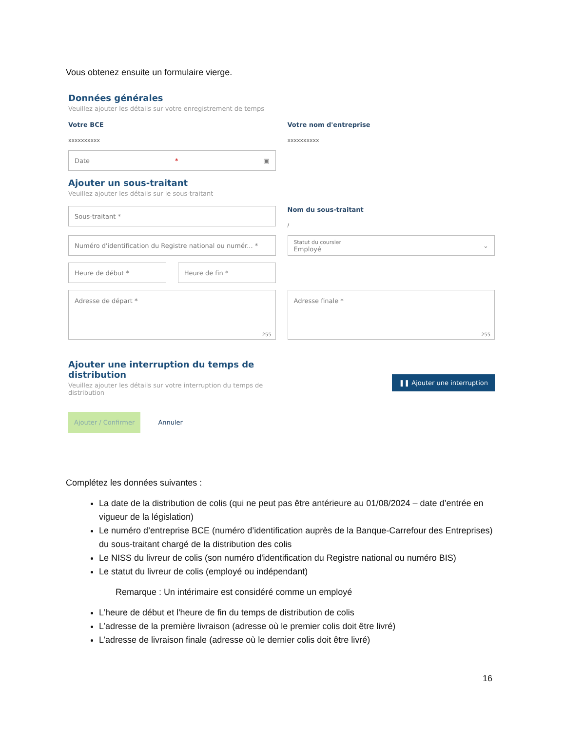Vous obtenez ensuite un formulaire vierge.
Données générales
Veuillez ajouter les détails sur votre enregistrement de temps
Votre BCE
xxxxxxxxxx
Votre nom d'entreprise
xxxxxxxxxx
Date * ▣
Ajouter un sous-traitant
Veuillez ajouter les détails sur le sous-traitant
Sous-traitant *
Nom du sous-traitant
/
Numéro d'identification du Registre national ou numér... *
Statut du coursier
Employé ⌄
Heure de début * Heure de fin *
Adresse de départ *
255
Adresse finale *
255
Ajouter une interruption du temps de distribution
Veuillez ajouter les détails sur votre interruption du temps de distribution
❚❚ Ajouter une interruption
Ajouter / Confirmer Annuler
Complétez les données suivantes :
La date de la distribution de colis (qui ne peut pas être antérieure au 01/08/2024 – date d’entrée en vigueur de la législation)
Le numéro d’entreprise BCE (numéro d’identification auprès de la Banque-Carrefour des Entreprises) du sous-traitant chargé de la distribution des colis
Le NISS du livreur de colis (son numéro d'identification du Registre national ou numéro BIS)
Le statut du livreur de colis (employé ou indépendant)
Remarque : Un intérimaire est considéré comme un employé
L’heure de début et l'heure de fin du temps de distribution de colis
L’adresse de la première livraison (adresse où le premier colis doit être livré)
L’adresse de livraison finale (adresse où le dernier colis doit être livré)
16